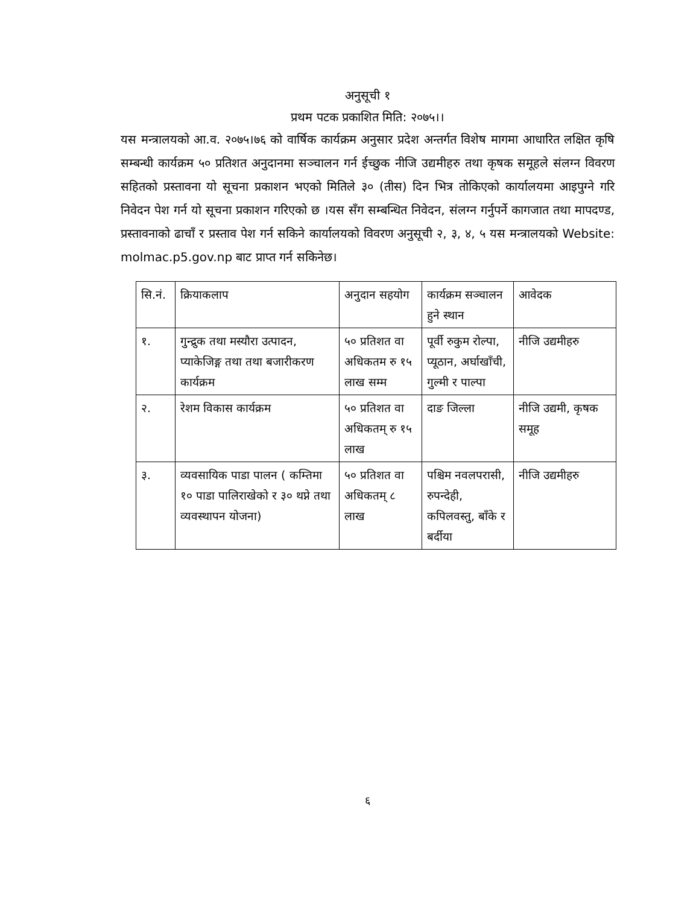अनुसूची १
प्रथम पटक प्रकाशित मिति: २०७५।।
यस मन्त्रालयको आ.व. २०७५।७६ को वार्षिक कार्यक्रम अनुसार प्रदेश अन्तर्गत विशेष मागमा आधारित लक्षित कृषि सम्बन्धी कार्यक्रम ५० प्रतिशत अनुदानमा सञ्चालन गर्न ईच्छुक नीजि उद्यमीहरु तथा कृषक समूहले संलग्न विवरण सहितको प्रस्तावना यो सूचना प्रकाशन भएको मितिले ३० (तीस) दिन भित्र तोकिएको कार्यालयमा आइपुग्ने गरि निवेदन पेश गर्न यो सूचना प्रकाशन गरिएको छ ।यस सँग सम्बन्धित निवेदन, संलग्न गर्नुपर्ने कागजात तथा मापदण्ड, प्रस्तावनाको ढाचाँ र प्रस्ताव पेश गर्न सकिने कार्यालयको विवरण अनुसूची २, ३, ४, ५ यस मन्त्रालयको Website: molmac.p5.gov.np बाट प्राप्त गर्न सकिनेछ।
| सि.नं. | क्रियाकलाप | अनुदान सहयोग | कार्यक्रम सञ्चालन हुने स्थान | आवेदक |
| १. | गुन्द्रुक तथा मस्यौरा उत्पादन, प्याकेजिङ्ग तथा तथा बजारीकरण कार्यक्रम | ५० प्रतिशत वा अधिकतम रु १५ लाख सम्म | पूर्वी रुकुम रोल्पा, प्यूठान, अर्घाखाँची, गुल्मी र पाल्पा | नीजि उद्यमीहरु |
| २. | रेशम विकास कार्यक्रम | ५० प्रतिशत वा अधिकतम् रु १५ लाख | दाङ जिल्ला | नीजि उद्यमी, कृषक समूह |
| ३. | व्यवसायिक पाडा पालन ( कम्तिमा १० पाडा पालिराखेको र ३० थप्ने तथा व्यवस्थापन योजना) | ५० प्रतिशत वा अधिकतम् ८ लाख | पश्चिम नवलपरासी, रुपन्देही, कपिलवस्तु, बाँके र बर्दीया | नीजि उद्यमीहरु |
६